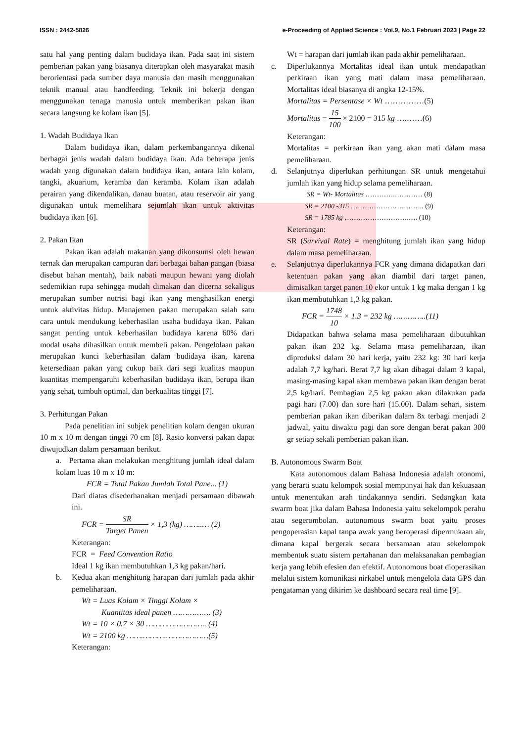ISSN : 2442-5826 e-Proceeding of Applied Science : Vol.9, No.1 Februari 2023 | Page 22
satu hal yang penting dalam budidaya ikan. Pada saat ini sistem pemberian pakan yang biasanya diterapkan oleh masyarakat masih berorientasi pada sumber daya manusia dan masih menggunakan teknik manual atau handfeeding. Teknik ini bekerja dengan menggunakan tenaga manusia untuk memberikan pakan ikan secara langsung ke kolam ikan [5].
1. Wadah Budidaya Ikan
Dalam budidaya ikan, dalam perkembangannya dikenal berbagai jenis wadah dalam budidaya ikan. Ada beberapa jenis wadah yang digunakan dalam budidaya ikan, antara lain kolam, tangki, akuarium, keramba dan keramba. Kolam ikan adalah perairan yang dikendalikan, danau buatan, atau reservoir air yang digunakan untuk memelihara sejumlah ikan untuk aktivitas budidaya ikan [6].
2. Pakan Ikan
Pakan ikan adalah makanan yang dikonsumsi oleh hewan ternak dan merupakan campuran dari berbagai bahan pangan (biasa disebut bahan mentah), baik nabati maupun hewani yang diolah sedemikian rupa sehingga mudah dimakan dan dicerna sekaligus merupakan sumber nutrisi bagi ikan yang menghasilkan energi untuk aktivitas hidup. Manajemen pakan merupakan salah satu cara untuk mendukung keberhasilan usaha budidaya ikan. Pakan sangat penting untuk keberhasilan budidaya karena 60% dari modal usaha dihasilkan untuk membeli pakan. Pengelolaan pakan merupakan kunci keberhasilan dalam budidaya ikan, karena ketersediaan pakan yang cukup baik dari segi kualitas maupun kuantitas mempengaruhi keberhasilan budidaya ikan, berupa ikan yang sehat, tumbuh optimal, dan berkualitas tinggi [7].
3. Perhitungan Pakan
Pada penelitian ini subjek penelitian kolam dengan ukuran 10 m x 10 m dengan tinggi 70 cm [8]. Rasio konversi pakan dapat diwujudkan dalam persamaan berikut.
a. Pertama akan melakukan menghitung jumlah ideal dalam kolam luas 10 m x 10 m:
FCR = Total Pakan Jumlah Total Pane... (1)
Dari diatas disederhanakan menjadi persamaan dibawah ini.
FCR = SR Target Panen × 1,3 (kg) ……..… (2)
Keterangan:
FCR = Feed Convention Ratio
Ideal 1 kg ikan membutuhkan 1,3 kg pakan/hari.
b. Kedua akan menghitung harapan dari jumlah pada akhir pemeliharaan.
Wt = Luas Kolam × Tinggi Kolam ×
Kuantitas ideal panen ……………. (3)
Wt = 10 × 0.7 × 30 …………………….. (4)
Wt = 2100 kg …….……….………………(5)
Keterangan:
Wt = harapan dari jumlah ikan pada akhir pemeliharaan.
c. Diperlukannya Mortalitas ideal ikan untuk mendapatkan perkiraan ikan yang mati dalam masa pemeliharaan. Mortalitas ideal biasanya di angka 12-15%.
Mortalitas = Persentase × Wt ……………(5)
Mortalitas = 15 100 × 2100 = 315 kg ….……(6)
Keterangan:
Mortalitas = perkiraan ikan yang akan mati dalam masa pemeliharaan.
d. Selanjutnya diperlukan perhitungan SR untuk mengetahui jumlah ikan yang hidup selama pemeliharaan.
SR = Wt- Mortalitas ………….………… (8)
SR = 2100 -315 ………………………….. (9)
SR = 1785 kg ……………………….…. (10)
Keterangan:
SR (Survival Rate) = menghitung jumlah ikan yang hidup dalam masa pemeliharaan.
e. Selanjutnya diperlukannya FCR yang dimana didapatkan dari ketentuan pakan yang akan diambil dari target panen, dimisalkan target panen 10 ekor untuk 1 kg maka dengan 1 kg ikan membutuhkan 1,3 kg pakan.
FCR = 1748 10 × 1.3 = 232 kg …………..(11)
Didapatkan bahwa selama masa pemeliharaan dibutuhkan pakan ikan 232 kg. Selama masa pemeliharaan, ikan diproduksi dalam 30 hari kerja, yaitu 232 kg: 30 hari kerja adalah 7,7 kg/hari. Berat 7,7 kg akan dibagai dalam 3 kapal, masing-masing kapal akan membawa pakan ikan dengan berat 2,5 kg/hari. Pembagian 2,5 kg pakan akan dilakukan pada pagi hari (7.00) dan sore hari (15.00). Dalam sehari, sistem pemberian pakan ikan diberikan dalam 8x terbagi menjadi 2 jadwal, yaitu diwaktu pagi dan sore dengan berat pakan 300 gr setiap sekali pemberian pakan ikan.
B. Autonomous Swarm Boat
Kata autonomous dalam Bahasa Indonesia adalah otonomi, yang berarti suatu kelompok sosial mempunyai hak dan kekuasaan untuk menentukan arah tindakannya sendiri. Sedangkan kata swarm boat jika dalam Bahasa Indonesia yaitu sekelompok perahu atau segerombolan. autonomous swarm boat yaitu proses pengoperasian kapal tanpa awak yang beroperasi dipermukaan air, dimana kapal bergerak secara bersamaan atau sekelompok membentuk suatu sistem pertahanan dan melaksanakan pembagian kerja yang lebih efesien dan efektif. Autonomous boat dioperasikan melalui sistem komunikasi nirkabel untuk mengelola data GPS dan pengataman yang dikirim ke dashboard secara real time [9].